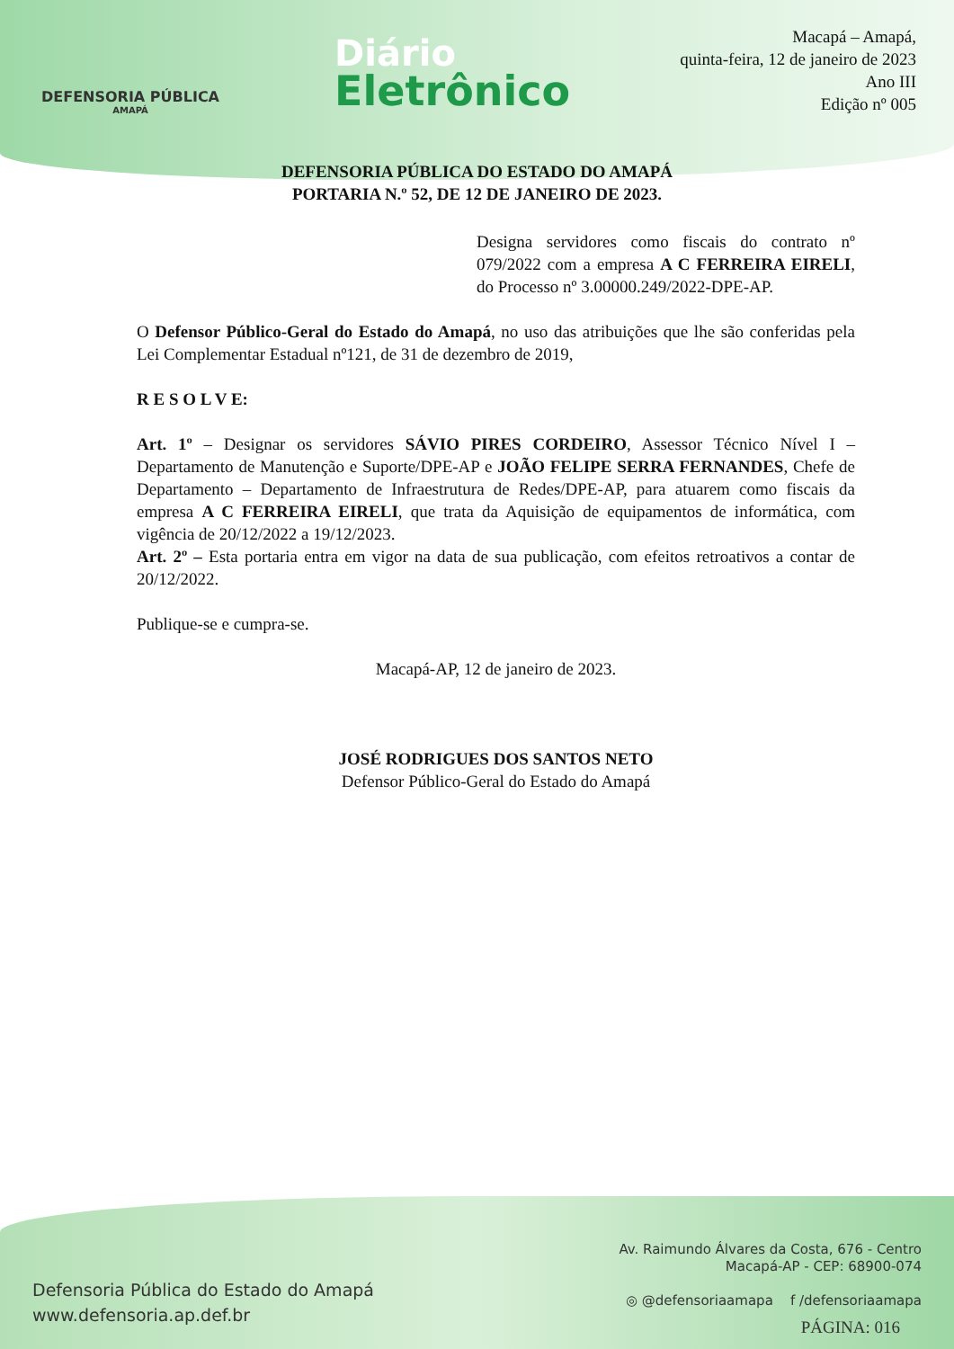DEFENSORIA PÚBLICA
AMAPÁ
Diário
Eletrônico
Macapá – Amapá,
quinta-feira, 12 de janeiro de 2023
Ano III
Edição nº 005
DEFENSORIA PÚBLICA DO ESTADO DO AMAPÁ
PORTARIA N.º 52, DE 12 DE JANEIRO DE 2023.
Designa servidores como fiscais do contrato nº 079/2022 com a empresa A C FERREIRA EIRELI, do Processo nº 3.00000.249/2022-DPE-AP.
O Defensor Público-Geral do Estado do Amapá, no uso das atribuições que lhe são conferidas pela Lei Complementar Estadual nº121, de 31 de dezembro de 2019,
R E S O L V E:
Art. 1º – Designar os servidores SÁVIO PIRES CORDEIRO, Assessor Técnico Nível I – Departamento de Manutenção e Suporte/DPE-AP e JOÃO FELIPE SERRA FERNANDES, Chefe de Departamento – Departamento de Infraestrutura de Redes/DPE-AP, para atuarem como fiscais da empresa A C FERREIRA EIRELI, que trata da Aquisição de equipamentos de informática, com vigência de 20/12/2022 a 19/12/2023.
Art. 2º – Esta portaria entra em vigor na data de sua publicação, com efeitos retroativos a contar de 20/12/2022.
Publique-se e cumpra-se.
Macapá-AP, 12 de janeiro de 2023.
JOSÉ RODRIGUES DOS SANTOS NETO
Defensor Público-Geral do Estado do Amapá
Defensoria Pública do Estado do Amapá
www.defensoria.ap.def.br
Av. Raimundo Álvares da Costa, 676 - Centro
Macapá-AP - CEP: 68900-074
◎ @defensoriaamapa f /defensoriaamapa
PÁGINA: 016